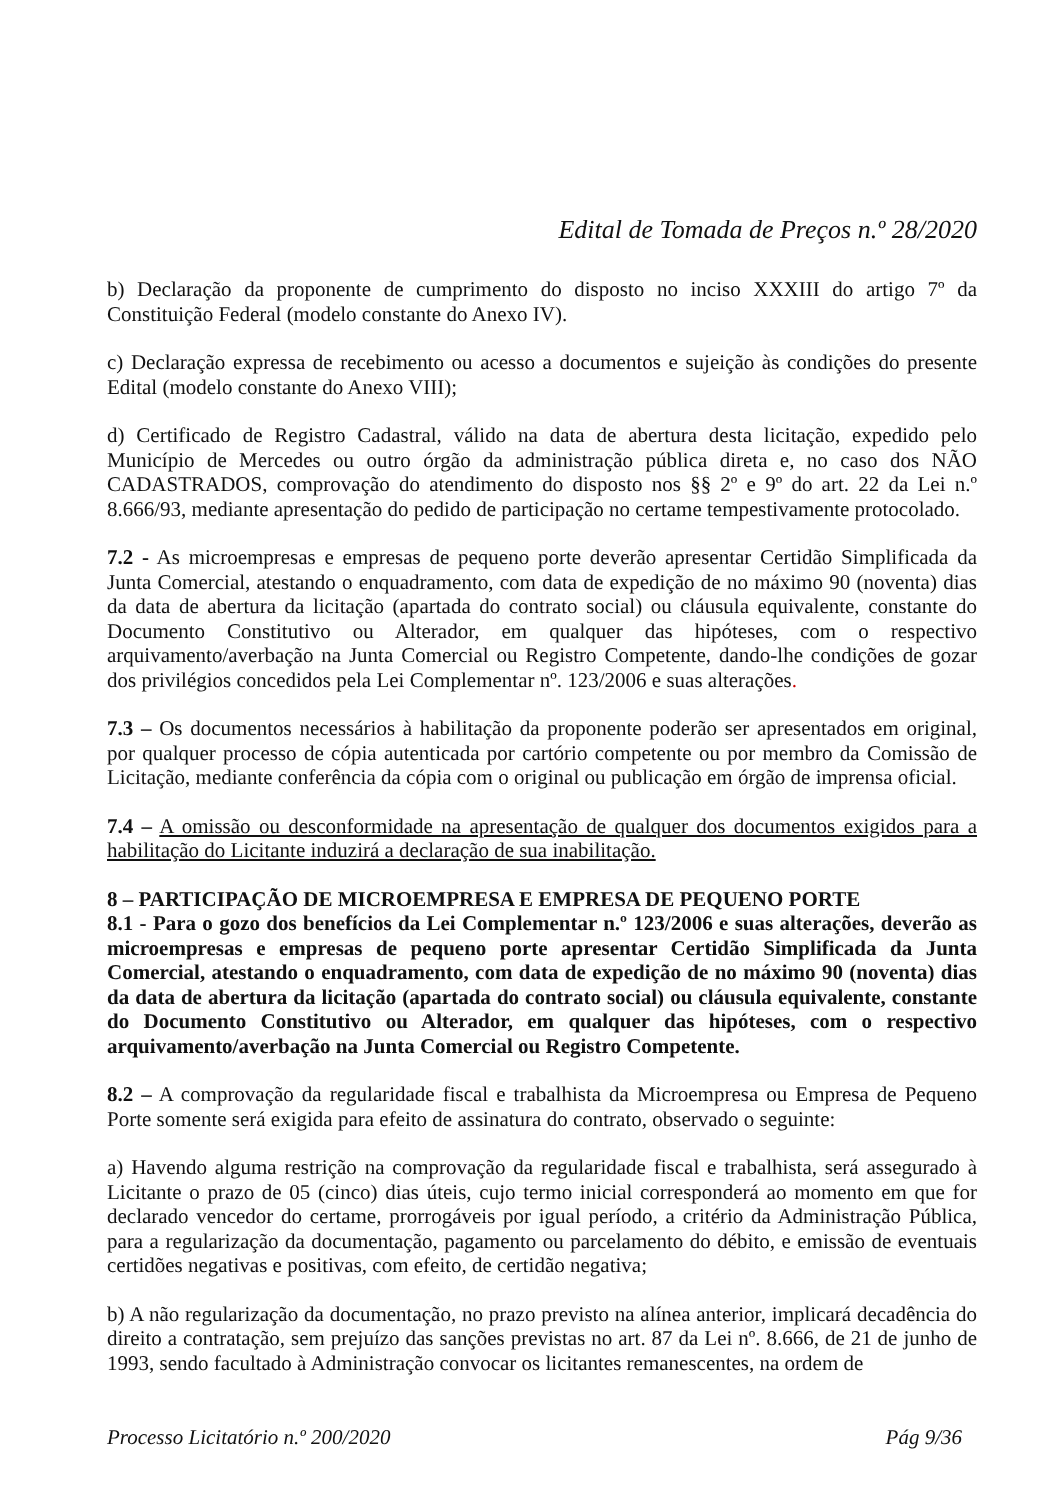Edital de Tomada de Preços n.º 28/2020
b) Declaração da proponente de cumprimento do disposto no inciso XXXIII do artigo 7º da Constituição Federal (modelo constante do Anexo IV).
c) Declaração expressa de recebimento ou acesso a documentos e sujeição às condições do presente Edital (modelo constante do Anexo VIII);
d) Certificado de Registro Cadastral, válido na data de abertura desta licitação, expedido pelo Município de Mercedes ou outro órgão da administração pública direta e, no caso dos NÃO CADASTRADOS, comprovação do atendimento do disposto nos §§ 2º e 9º do art. 22 da Lei n.º 8.666/93, mediante apresentação do pedido de participação no certame tempestivamente protocolado.
7.2 - As microempresas e empresas de pequeno porte deverão apresentar Certidão Simplificada da Junta Comercial, atestando o enquadramento, com data de expedição de no máximo 90 (noventa) dias da data de abertura da licitação (apartada do contrato social) ou cláusula equivalente, constante do Documento Constitutivo ou Alterador, em qualquer das hipóteses, com o respectivo arquivamento/averbação na Junta Comercial ou Registro Competente, dando-lhe condições de gozar dos privilégios concedidos pela Lei Complementar nº. 123/2006 e suas alterações.
7.3 – Os documentos necessários à habilitação da proponente poderão ser apresentados em original, por qualquer processo de cópia autenticada por cartório competente ou por membro da Comissão de Licitação, mediante conferência da cópia com o original ou publicação em órgão de imprensa oficial.
7.4 – A omissão ou desconformidade na apresentação de qualquer dos documentos exigidos para a habilitação do Licitante induzirá a declaração de sua inabilitação.
8 – PARTICIPAÇÃO DE MICROEMPRESA E EMPRESA DE PEQUENO PORTE
8.1 - Para o gozo dos benefícios da Lei Complementar n.º 123/2006 e suas alterações, deverão as microempresas e empresas de pequeno porte apresentar Certidão Simplificada da Junta Comercial, atestando o enquadramento, com data de expedição de no máximo 90 (noventa) dias da data de abertura da licitação (apartada do contrato social) ou cláusula equivalente, constante do Documento Constitutivo ou Alterador, em qualquer das hipóteses, com o respectivo arquivamento/averbação na Junta Comercial ou Registro Competente.
8.2 – A comprovação da regularidade fiscal e trabalhista da Microempresa ou Empresa de Pequeno Porte somente será exigida para efeito de assinatura do contrato, observado o seguinte:
a) Havendo alguma restrição na comprovação da regularidade fiscal e trabalhista, será assegurado à Licitante o prazo de 05 (cinco) dias úteis, cujo termo inicial corresponderá ao momento em que for declarado vencedor do certame, prorrogáveis por igual período, a critério da Administração Pública, para a regularização da documentação, pagamento ou parcelamento do débito, e emissão de eventuais certidões negativas e positivas, com efeito, de certidão negativa;
b) A não regularização da documentação, no prazo previsto na alínea anterior, implicará decadência do direito a contratação, sem prejuízo das sanções previstas no art. 87 da Lei nº. 8.666, de 21 de junho de 1993, sendo facultado à Administração convocar os licitantes remanescentes, na ordem de
Processo Licitatório n.º 200/2020 Pág 9/36